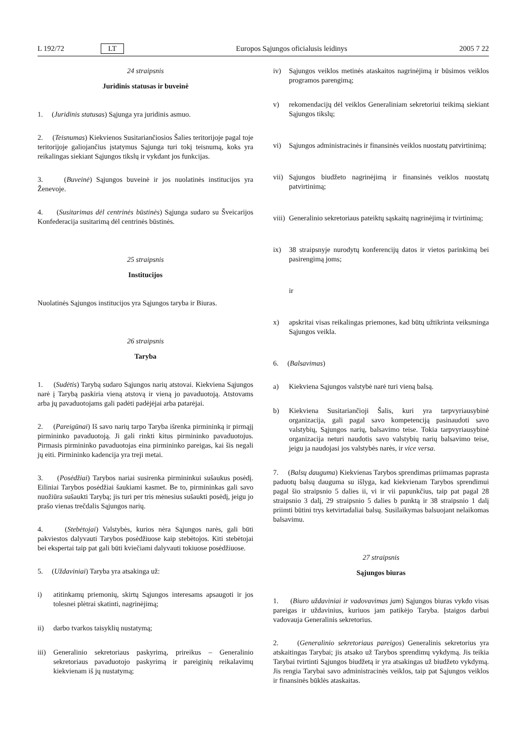L 192/72 LT Europos Sąjungos oficialusis leidinys 2005 7 22
24 straipsnis
Juridinis statusas ir buveinė
1. (Juridinis statusas) Sąjunga yra juridinis asmuo.
2. (Teisnumas) Kiekvienos Susitariančiosios Šalies teritorijoje pagal toje teritorijoje galiojančius įstatymus Sąjunga turi tokį teisnumą, koks yra reikalingas siekiant Sąjungos tikslų ir vykdant jos funkcijas.
3. (Buveinė) Sąjungos buveinė ir jos nuolatinės institucijos yra Ženevoje.
4. (Susitarimas dėl centrinės būstinės) Sąjunga sudaro su Šveicarijos Konfederacija susitarimą dėl centrinės būstinės.
25 straipsnis
Institucijos
Nuolatinės Sąjungos institucijos yra Sąjungos taryba ir Biuras.
26 straipsnis
Taryba
1. (Sudėtis) Tarybą sudaro Sąjungos narių atstovai. Kiekviena Sąjungos narė į Tarybą paskiria vieną atstovą ir vieną jo pavaduotoją. Atstovams arba jų pavaduotojams gali padėti padėjėjai arba patarėjai.
2. (Pareigūnai) Iš savo narių tarpo Taryba išrenka pirmininką ir pirmąjį pirmininko pavaduotoją. Ji gali rinkti kitus pirmininko pavaduotojus. Pirmasis pirmininko pavaduotojas eina pirmininko pareigas, kai šis negali jų eiti. Pirmininko kadencija yra treji metai.
3. (Posėdžiai) Tarybos nariai susirenka pirmininkui sušaukus posėdį. Eiliniai Tarybos posėdžiai šaukiami kasmet. Be to, pirmininkas gali savo nuožiūra sušaukti Tarybą; jis turi per tris mėnesius sušaukti posėdį, jeigu jo prašo vienas trečdalis Sąjungos narių.
4. (Stebėtojai) Valstybės, kurios nėra Sąjungos narės, gali būti pakviestos dalyvauti Tarybos posėdžiuose kaip stebėtojos. Kiti stebėtojai bei ekspertai taip pat gali būti kviečiami dalyvauti tokiuose posėdžiuose.
5. (Uždaviniai) Taryba yra atsakinga už:
i) atitinkamų priemonių, skirtų Sąjungos interesams apsaugoti ir jos tolesnei plėtrai skatinti, nagrinėjimą;
ii) darbo tvarkos taisyklių nustatymą;
iii) Generalinio sekretoriaus paskyrimą, prireikus – Generalinio sekretoriaus pavaduotojo paskyrimą ir pareiginių reikalavimų kiekvienam iš jų nustatymą;
iv) Sąjungos veiklos metinės ataskaitos nagrinėjimą ir būsimos veiklos programos parengimą;
v) rekomendacijų dėl veiklos Generaliniam sekretoriui teikimą siekiant Sąjungos tikslų;
vi) Sąjungos administracinės ir finansinės veiklos nuostatų patvirtinimą;
vii) Sąjungos biudžeto nagrinėjimą ir finansinės veiklos nuostatų patvirtinimą;
viii) Generalinio sekretoriaus pateiktų sąskaitų nagrinėjimą ir tvirtinimą;
ix) 38 straipsnyje nurodytų konferencijų datos ir vietos parinkimą bei pasirengimą joms;
ir
x) apskritai visas reikalingas priemones, kad būtų užtikrinta veiksminga Sąjungos veikla.
6. (Balsavimas)
a) Kiekviena Sąjungos valstybė narė turi vieną balsą.
b) Kiekviena Susitariančioji Šalis, kuri yra tarpvyriausybinė organizacija, gali pagal savo kompetenciją pasinaudoti savo valstybių, Sąjungos narių, balsavimo teise. Tokia tarpvyriausybinė organizacija neturi naudotis savo valstybių narių balsavimo teise, jeigu ja naudojasi jos valstybės narės, ir vice versa.
7. (Balsų dauguma) Kiekvienas Tarybos sprendimas priimamas paprasta paduotų balsų dauguma su išlyga, kad kiekvienam Tarybos sprendimui pagal šio straipsnio 5 dalies ii, vi ir vii papunkčius, taip pat pagal 28 straipsnio 3 dalį, 29 straipsnio 5 dalies b punktą ir 38 straipsnio 1 dalį priimti būtini trys ketvirtadaliai balsų. Susilaikymas balsuojant nelaikomas balsavimu.
27 straipsnis
Sąjungos biuras
1. (Biuro uždaviniai ir vadovavimas jam) Sąjungos biuras vykdo visas pareigas ir uždavinius, kuriuos jam patikėjo Taryba. Įstaigos darbui vadovauja Generalinis sekretorius.
2. (Generalinio sekretoriaus pareigos) Generalinis sekretorius yra atskaitingas Tarybai; jis atsako už Tarybos sprendimų vykdymą. Jis teikia Tarybai tvirtinti Sąjungos biudžetą ir yra atsakingas už biudžeto vykdymą. Jis rengia Tarybai savo administracinės veiklos, taip pat Sąjungos veiklos ir finansinės būklės ataskaitas.